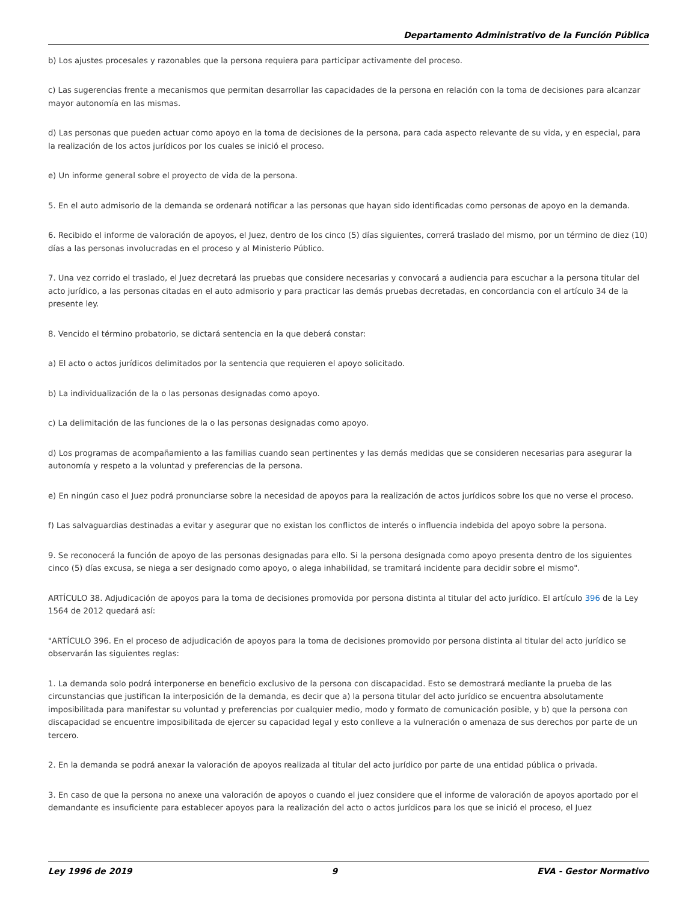Departamento Administrativo de la Función Pública
b) Los ajustes procesales y razonables que la persona requiera para participar activamente del proceso.
c) Las sugerencias frente a mecanismos que permitan desarrollar las capacidades de la persona en relación con la toma de decisiones para alcanzar mayor autonomía en las mismas.
d) Las personas que pueden actuar como apoyo en la toma de decisiones de la persona, para cada aspecto relevante de su vida, y en especial, para la realización de los actos jurídicos por los cuales se inició el proceso.
e) Un informe general sobre el proyecto de vida de la persona.
5. En el auto admisorio de la demanda se ordenará notificar a las personas que hayan sido identificadas como personas de apoyo en la demanda.
6. Recibido el informe de valoración de apoyos, el Juez, dentro de los cinco (5) días siguientes, correrá traslado del mismo, por un término de diez (10) días a las personas involucradas en el proceso y al Ministerio Público.
7. Una vez corrido el traslado, el Juez decretará las pruebas que considere necesarias y convocará a audiencia para escuchar a la persona titular del acto jurídico, a las personas citadas en el auto admisorio y para practicar las demás pruebas decretadas, en concordancia con el artículo 34 de la presente ley.
8. Vencido el término probatorio, se dictará sentencia en la que deberá constar:
a) El acto o actos jurídicos delimitados por la sentencia que requieren el apoyo solicitado.
b) La individualización de la o las personas designadas como apoyo.
c) La delimitación de las funciones de la o las personas designadas como apoyo.
d) Los programas de acompañamiento a las familias cuando sean pertinentes y las demás medidas que se consideren necesarias para asegurar la autonomía y respeto a la voluntad y preferencias de la persona.
e) En ningún caso el Juez podrá pronunciarse sobre la necesidad de apoyos para la realización de actos jurídicos sobre los que no verse el proceso.
f) Las salvaguardias destinadas a evitar y asegurar que no existan los conflictos de interés o influencia indebida del apoyo sobre la persona.
9. Se reconocerá la función de apoyo de las personas designadas para ello. Si la persona designada como apoyo presenta dentro de los siguientes cinco (5) días excusa, se niega a ser designado como apoyo, o alega inhabilidad, se tramitará incidente para decidir sobre el mismo".
ARTÍCULO 38. Adjudicación de apoyos para la toma de decisiones promovida por persona distinta al titular del acto jurídico. El artículo 396 de la Ley 1564 de 2012 quedará así:
"ARTÍCULO 396. En el proceso de adjudicación de apoyos para la toma de decisiones promovido por persona distinta al titular del acto jurídico se observarán las siguientes reglas:
1. La demanda solo podrá interponerse en beneficio exclusivo de la persona con discapacidad. Esto se demostrará mediante la prueba de las circunstancias que justifican la interposición de la demanda, es decir que a) la persona titular del acto jurídico se encuentra absolutamente imposibilitada para manifestar su voluntad y preferencias por cualquier medio, modo y formato de comunicación posible, y b) que la persona con discapacidad se encuentre imposibilitada de ejercer su capacidad legal y esto conlleve a la vulneración o amenaza de sus derechos por parte de un tercero.
2. En la demanda se podrá anexar la valoración de apoyos realizada al titular del acto jurídico por parte de una entidad pública o privada.
3. En caso de que la persona no anexe una valoración de apoyos o cuando el juez considere que el informe de valoración de apoyos aportado por el demandante es insuficiente para establecer apoyos para la realización del acto o actos jurídicos para los que se inició el proceso, el Juez
Ley 1996 de 2019 9 EVA - Gestor Normativo